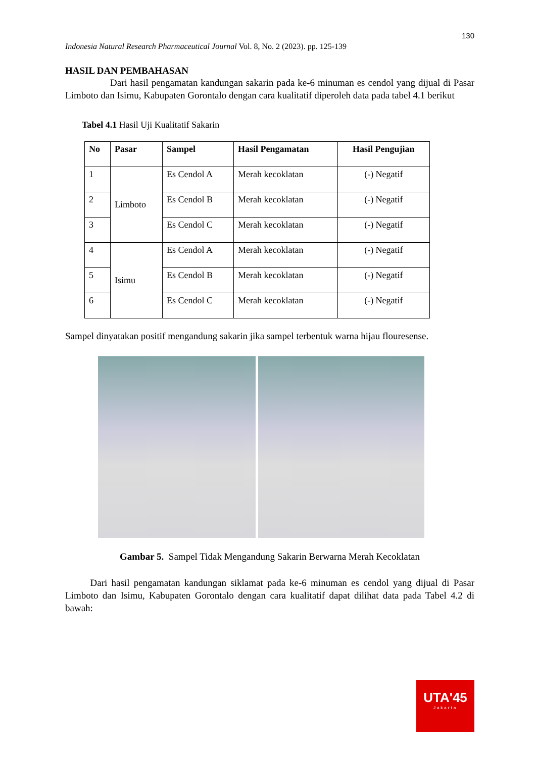130
Indonesia Natural Research Pharmaceutical Journal Vol. 8, No. 2 (2023). pp. 125-139
HASIL DAN PEMBAHASAN
Dari hasil pengamatan kandungan sakarin pada ke-6 minuman es cendol yang dijual di Pasar Limboto dan Isimu, Kabupaten Gorontalo dengan cara kualitatif diperoleh data pada tabel 4.1 berikut
Tabel 4.1 Hasil Uji Kualitatif Sakarin
| No | Pasar | Sampel | Hasil Pengamatan | Hasil Pengujian |
| --- | --- | --- | --- | --- |
| 1 | Limboto | Es Cendol A | Merah kecoklatan | (-) Negatif |
| 2 | | Es Cendol B | Merah kecoklatan | (-) Negatif |
| 3 | | Es Cendol C | Merah kecoklatan | (-) Negatif |
| 4 | Isimu | Es Cendol A | Merah kecoklatan | (-) Negatif |
| 5 | | Es Cendol B | Merah kecoklatan | (-) Negatif |
| 6 | | Es Cendol C | Merah kecoklatan | (-) Negatif |
Sampel dinyatakan positif mengandung sakarin jika sampel terbentuk warna hijau flouresense.
Gambar 5. Sampel Tidak Mengandung Sakarin Berwarna Merah Kecoklatan
Dari hasil pengamatan kandungan siklamat pada ke-6 minuman es cendol yang dijual di Pasar Limboto dan Isimu, Kabupaten Gorontalo dengan cara kualitatif dapat dilihat data pada Tabel 4.2 di bawah:
UTA'45
Jakarta